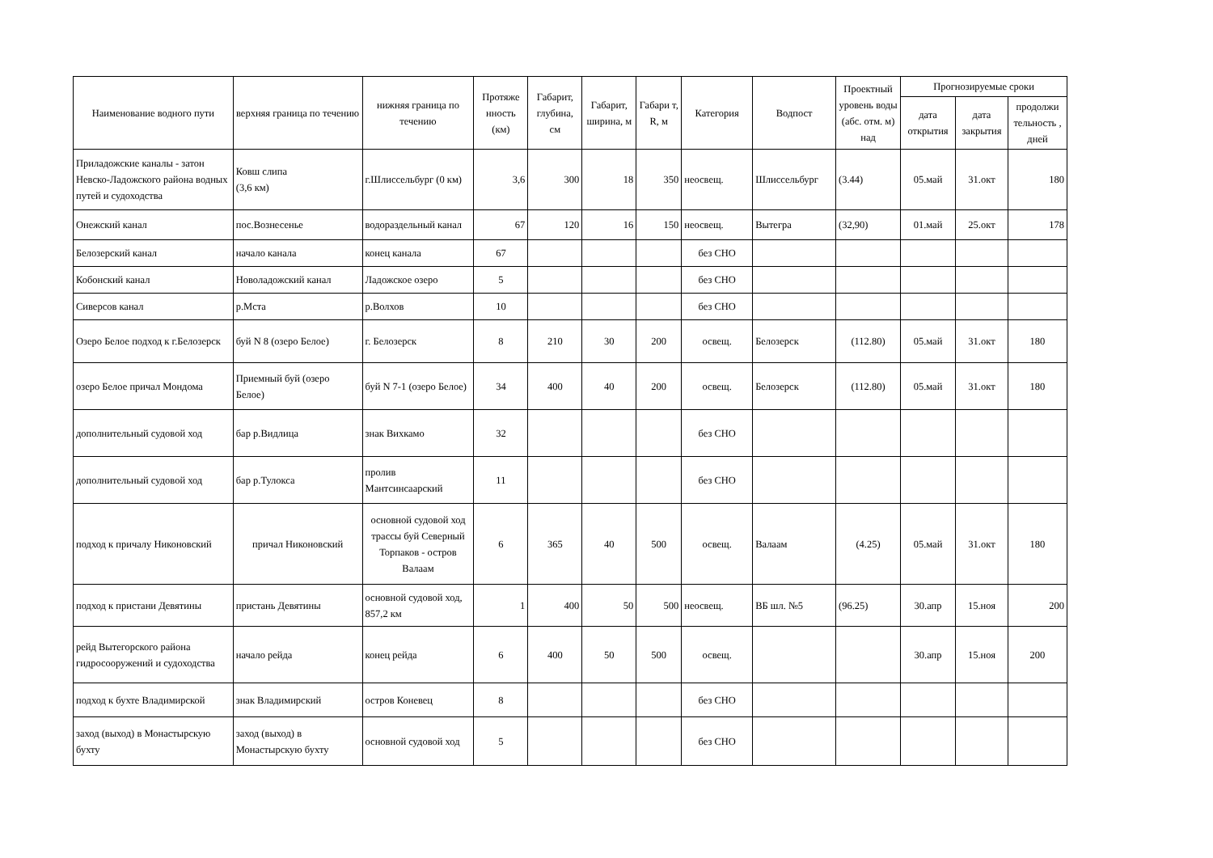| Наименование водного пути | верхняя граница по течению | нижняя граница по течению | Протяже нность (км) | Габарит, глубина, см | Габарит, ширина, м | Габари т, R, м | Категория | Водпост | Проектный уровень воды (абс. отм. м) над | Прогнозируемые сроки | | |
| --- | --- | --- | --- | --- | --- | --- | --- | --- | --- | --- | --- | --- |
| | | | | | | | | | | дата открытия | дата закрытия | продолжи тельность , дней |
| Приладожские каналы - затон Невско-Ладожского района водных путей и судоходства | Ковш слипа (3,6 км) | г.Шлиссельбург (0 км) | 3,6 | 300 | 18 | 350 | неосвещ. | Шлиссельбург | (3.44) | 05.май | 31.окт | 180 |
| Онежский канал | пос.Вознесенье | водораздельный канал | 67 | 120 | 16 | 150 | неосвещ. | Вытегра | (32,90) | 01.май | 25.окт | 178 |
| Белозерский канал | начало канала | конец канала | 67 | | | | без СНО | | | | | |
| Кобонский канал | Новоладожский канал | Ладожское озеро | 5 | | | | без СНО | | | | | |
| Сиверсов канал | р.Мста | р.Волхов | 10 | | | | без СНО | | | | | |
| Озеро Белое подход к г.Белозерск | буй N 8 (озеро Белое) | г. Белозерск | 8 | 210 | 30 | 200 | освещ. | Белозерск | (112.80) | 05.май | 31.окт | 180 |
| озеро Белое причал Мондома | Приемный буй (озеро Белое) | буй N 7-1 (озеро Белое) | 34 | 400 | 40 | 200 | освещ. | Белозерск | (112.80) | 05.май | 31.окт | 180 |
| дополнительный судовой ход | бар р.Видлица | знак Вихкамо | 32 | | | | без СНО | | | | | |
| дополнительный судовой ход | бар р.Тулокса | пролив Мантсинсаарский | 11 | | | | без СНО | | | | | |
| подход к причалу Никоновский | причал Никоновский | основной судовой ход трассы буй Северный Торпаков - остров Валаам | 6 | 365 | 40 | 500 | освещ. | Валаам | (4.25) | 05.май | 31.окт | 180 |
| подход к пристани Девятины | пристань Девятины | основной судовой ход, 857,2 км | 1 | 400 | 50 | 500 | неосвещ. | ВБ шл. №5 | (96.25) | 30.апр | 15.ноя | 200 |
| рейд Вытегорского района гидросооружений и судоходства | начало рейда | конец рейда | 6 | 400 | 50 | 500 | освещ. | | | 30.апр | 15.ноя | 200 |
| подход к бухте Владимирской | знак Владимирский | остров Коневец | 8 | | | | без СНО | | | | | |
| заход (выход) в Монастырскую бухту | заход (выход) в Монастырскую бухту | основной судовой ход | 5 | | | | без СНО | | | | | |